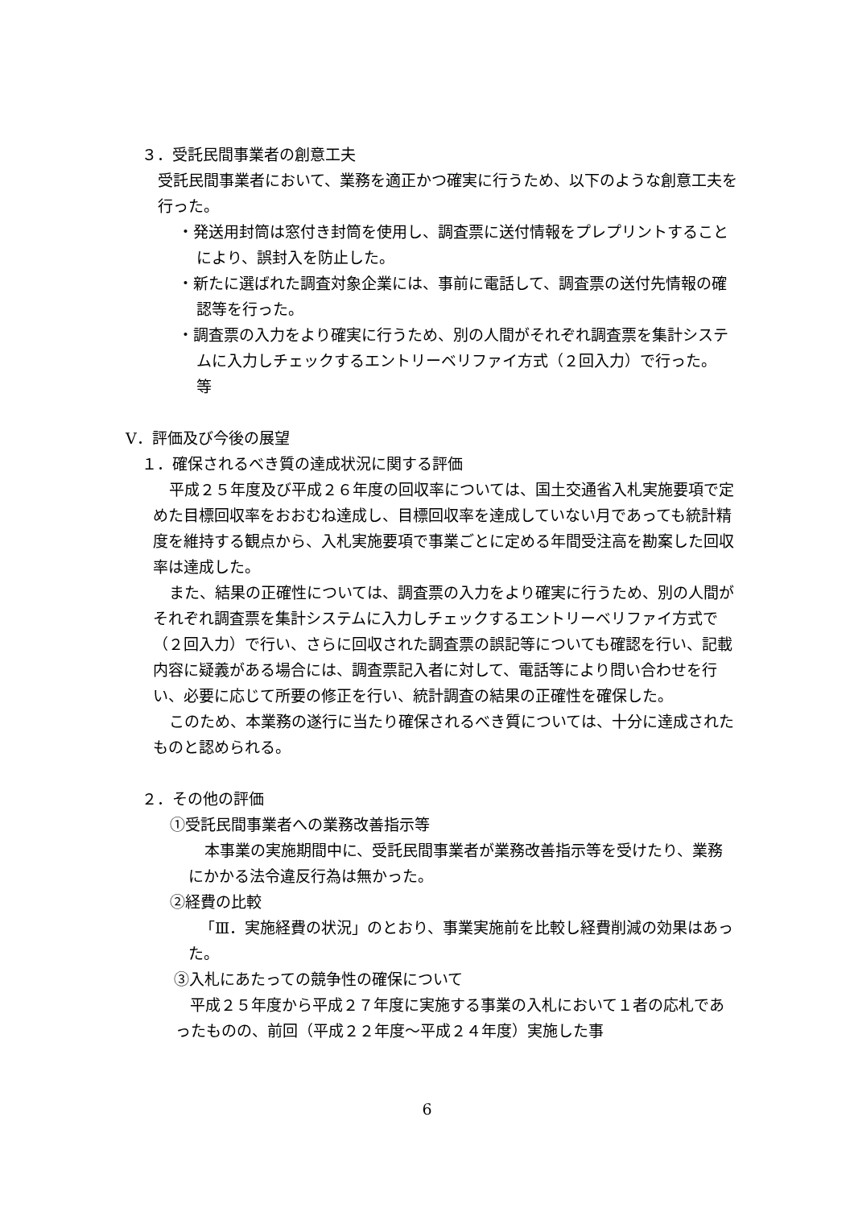３．受託民間事業者の創意工夫
受託民間事業者において、業務を適正かつ確実に行うため、以下のような創意工夫を行った。
・発送用封筒は窓付き封筒を使用し、調査票に送付情報をプレプリントすることにより、誤封入を防止した。
・新たに選ばれた調査対象企業には、事前に電話して、調査票の送付先情報の確認等を行った。
・調査票の入力をより確実に行うため、別の人間がそれぞれ調査票を集計システムに入力しチェックするエントリーベリファイ方式（２回入力）で行った。　等
Ⅴ．評価及び今後の展望
１．確保されるべき質の達成状況に関する評価
平成２５年度及び平成２６年度の回収率については、国土交通省入札実施要項で定めた目標回収率をおおむね達成し、目標回収率を達成していない月であっても統計精度を維持する観点から、入札実施要項で事業ごとに定める年間受注高を勘案した回収率は達成した。
また、結果の正確性については、調査票の入力をより確実に行うため、別の人間がそれぞれ調査票を集計システムに入力しチェックするエントリーベリファイ方式で（２回入力）で行い、さらに回収された調査票の誤記等についても確認を行い、記載内容に疑義がある場合には、調査票記入者に対して、電話等により問い合わせを行い、必要に応じて所要の修正を行い、統計調査の結果の正確性を確保した。
このため、本業務の遂行に当たり確保されるべき質については、十分に達成されたものと認められる。
２．その他の評価
①受託民間事業者への業務改善指示等
本事業の実施期間中に、受託民間事業者が業務改善指示等を受けたり、業務にかかる法令違反行為は無かった。
②経費の比較
「Ⅲ．実施経費の状況」のとおり、事業実施前を比較し経費削減の効果はあった。
③入札にあたっての競争性の確保について
平成２５年度から平成２７年度に実施する事業の入札において１者の応札であったものの、前回（平成２２年度～平成２４年度）実施した事
6